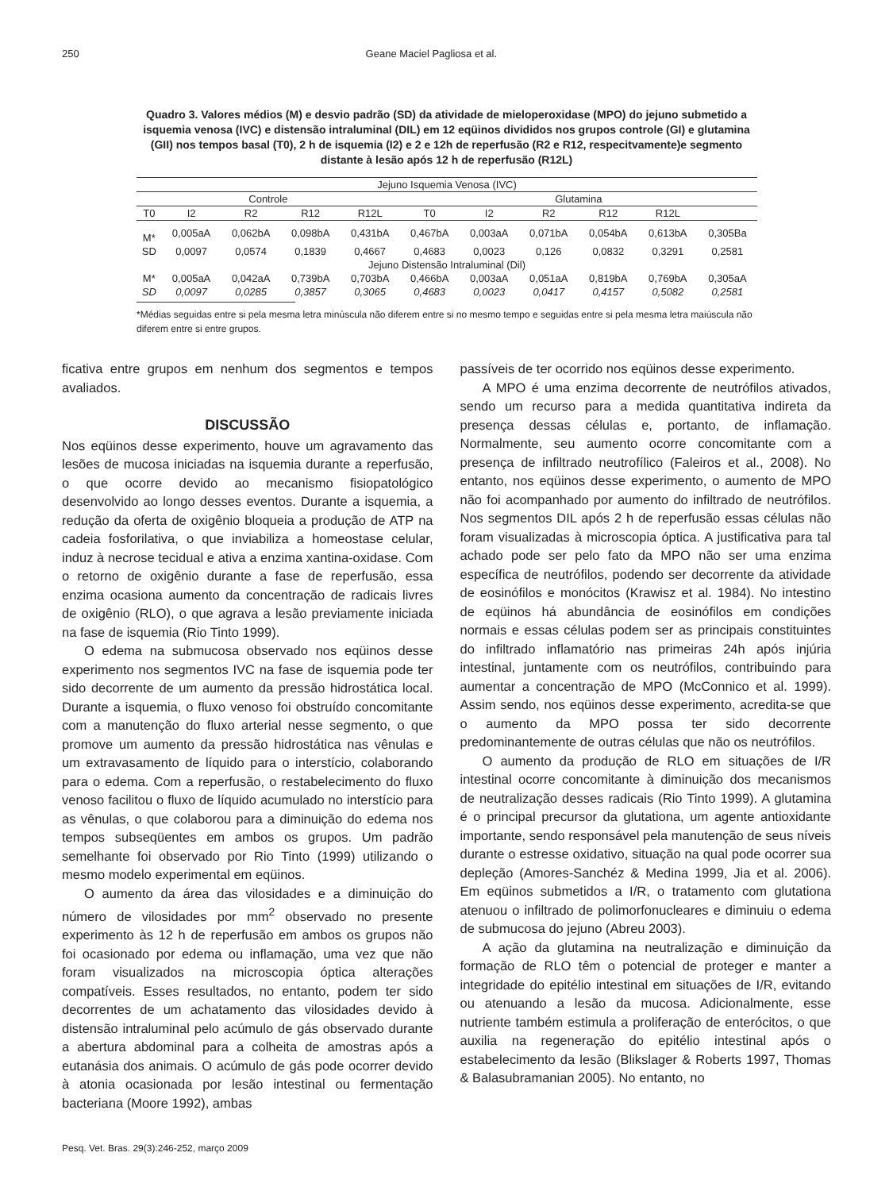250 Geane Maciel Pagliosa et al.
Quadro 3. Valores médios (M) e desvio padrão (SD) da atividade de mieloperoxidase (MPO) do jejuno submetido a isquemia venosa (IVC) e distensão intraluminal (DIL) em 12 eqüinos divididos nos grupos controle (GI) e glutamina (GII) nos tempos basal (T0), 2 h de isquemia (I2) e 2 e 12h de reperfusão (R2 e R12, respecitvamente)e segmento distante à lesão após 12 h de reperfusão (R12L)
| Jejuno Isquemia Venosa (IVC) | | | | | | | | | | |
| Controle | | | | | Glutamina | | | | | |
| T0 | I2 | R2 | R12 | R12L | T0 | I2 | R2 | R12 | R12L | |
| M* | 0,005aA | 0,062bA | 0,098bA | 0,431bA | 0,467bA | 0,003aA | 0,071bA | 0,054bA | 0,613bA | 0,305Ba |
| SD | 0,0097 | 0,0574 | 0,1839 | 0,4667 | 0,4683 | 0,0023 | 0,126 | 0,0832 | 0,3291 | 0,2581 |
| Jejuno Distensão Intraluminal (Dil) | | | | | | | | | | |
| M* | 0,005aA | 0,042aA | 0,739bA | 0,703bA | 0,466bA | 0,003aA | 0,051aA | 0,819bA | 0,769bA | 0,305aA |
| SD | 0,0097 | 0,0285 | 0,3857 | 0,3065 | 0,4683 | 0,0023 | 0,0417 | 0,4157 | 0,5082 | 0,2581 |
*Médias seguidas entre si pela mesma letra minúscula não diferem entre si no mesmo tempo e seguidas entre si pela mesma letra maiúscula não diferem entre si entre grupos.
ficativa entre grupos em nenhum dos segmentos e tempos avaliados.
DISCUSSÃO
Nos eqüinos desse experimento, houve um agravamento das lesões de mucosa iniciadas na isquemia durante a reperfusão, o que ocorre devido ao mecanismo fisiopatológico desenvolvido ao longo desses eventos. Durante a isquemia, a redução da oferta de oxigênio bloqueia a produção de ATP na cadeia fosforilativa, o que inviabiliza a homeostase celular, induz à necrose tecidual e ativa a enzima xantina-oxidase. Com o retorno de oxigênio durante a fase de reperfusão, essa enzima ocasiona aumento da concentração de radicais livres de oxigênio (RLO), o que agrava a lesão previamente iniciada na fase de isquemia (Rio Tinto 1999).
O edema na submucosa observado nos eqüinos desse experimento nos segmentos IVC na fase de isquemia pode ter sido decorrente de um aumento da pressão hidrostática local. Durante a isquemia, o fluxo venoso foi obstruído concomitante com a manutenção do fluxo arterial nesse segmento, o que promove um aumento da pressão hidrostática nas vênulas e um extravasamento de líquido para o interstício, colaborando para o edema. Com a reperfusão, o restabelecimento do fluxo venoso facilitou o fluxo de líquido acumulado no interstício para as vênulas, o que colaborou para a diminuição do edema nos tempos subseqüentes em ambos os grupos. Um padrão semelhante foi observado por Rio Tinto (1999) utilizando o mesmo modelo experimental em eqüinos.
O aumento da área das vilosidades e a diminuição do número de vilosidades por mm<sup>2</sup> observado no presente experimento às 12 h de reperfusão em ambos os grupos não foi ocasionado por edema ou inflamação, uma vez que não foram visualizados na microscopia óptica alterações compatíveis. Esses resultados, no entanto, podem ter sido decorrentes de um achatamento das vilosidades devido à distensão intraluminal pelo acúmulo de gás observado durante a abertura abdominal para a colheita de amostras após a eutanásia dos animais. O acúmulo de gás pode ocorrer devido à atonia ocasionada por lesão intestinal ou fermentação bacteriana (Moore 1992), ambas
passíveis de ter ocorrido nos eqüinos desse experimento.
A MPO é uma enzima decorrente de neutrófilos ativados, sendo um recurso para a medida quantitativa indireta da presença dessas células e, portanto, de inflamação. Normalmente, seu aumento ocorre concomitante com a presença de infiltrado neutrofílico (Faleiros et al., 2008). No entanto, nos eqüinos desse experimento, o aumento de MPO não foi acompanhado por aumento do infiltrado de neutrófilos. Nos segmentos DIL após 2 h de reperfusão essas células não foram visualizadas à microscopia óptica. A justificativa para tal achado pode ser pelo fato da MPO não ser uma enzima específica de neutrófilos, podendo ser decorrente da atividade de eosinófilos e monócitos (Krawisz et al. 1984). No intestino de eqüinos há abundância de eosinófilos em condições normais e essas células podem ser as principais constituintes do infiltrado inflamatório nas primeiras 24h após injúria intestinal, juntamente com os neutrófilos, contribuindo para aumentar a concentração de MPO (McConnico et al. 1999). Assim sendo, nos eqüinos desse experimento, acredita-se que o aumento da MPO possa ter sido decorrente predominantemente de outras células que não os neutrófilos.
O aumento da produção de RLO em situações de I/R intestinal ocorre concomitante à diminuição dos mecanismos de neutralização desses radicais (Rio Tinto 1999). A glutamina é o principal precursor da glutationa, um agente antioxidante importante, sendo responsável pela manutenção de seus níveis durante o estresse oxidativo, situação na qual pode ocorrer sua depleção (Amores-Sanchéz & Medina 1999, Jia et al. 2006). Em eqüinos submetidos a I/R, o tratamento com glutationa atenuou o infiltrado de polimorfonucleares e diminuiu o edema de submucosa do jejuno (Abreu 2003).
A ação da glutamina na neutralização e diminuição da formação de RLO têm o potencial de proteger e manter a integridade do epitélio intestinal em situações de I/R, evitando ou atenuando a lesão da mucosa. Adicionalmente, esse nutriente também estimula a proliferação de enterócitos, o que auxilia na regeneração do epitélio intestinal após o estabelecimento da lesão (Blikslager & Roberts 1997, Thomas & Balasubramanian 2005). No entanto, no
Pesq. Vet. Bras. 29(3):246-252, março 2009